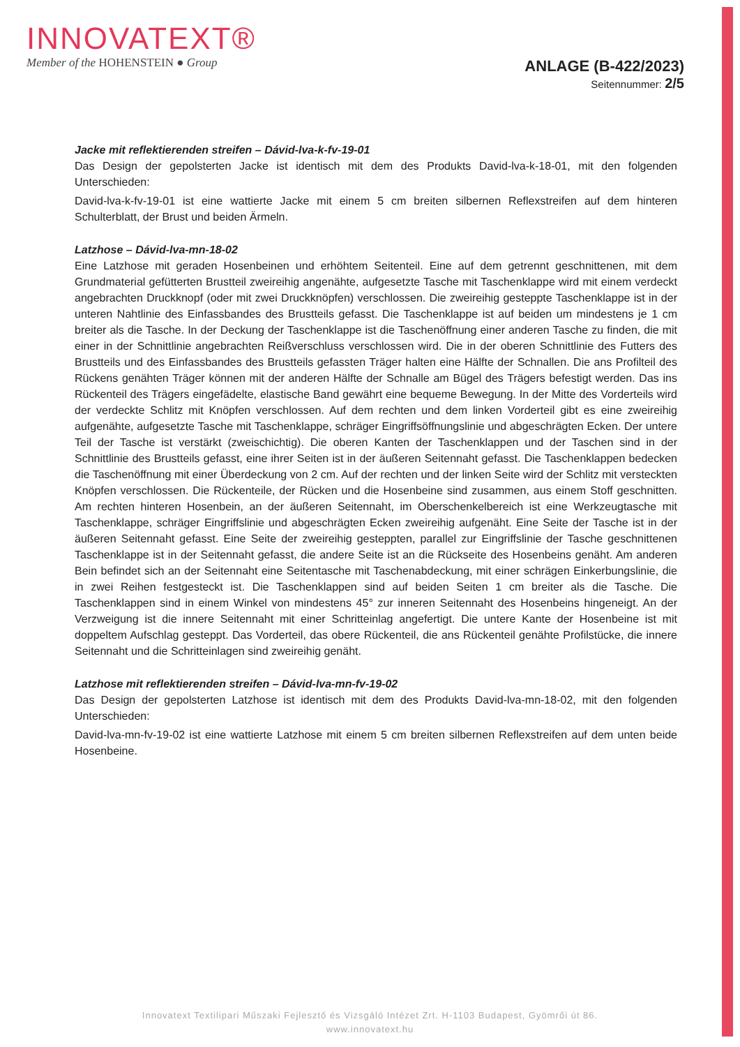INNOVATEXT®
Member of the HOHENSTEIN ● Group
ANLAGE (B-422/2023)
Seitennummer: 2/5
Jacke mit reflektierenden streifen – Dávid-lva-k-fv-19-01
Das Design der gepolsterten Jacke ist identisch mit dem des Produkts David-lva-k-18-01, mit den folgenden Unterschieden:
David-lva-k-fv-19-01 ist eine wattierte Jacke mit einem 5 cm breiten silbernen Reflexstreifen auf dem hinteren Schulterblatt, der Brust und beiden Ärmeln.
Latzhose – Dávid-lva-mn-18-02
Eine Latzhose mit geraden Hosenbeinen und erhöhtem Seitenteil. Eine auf dem getrennt geschnittenen, mit dem Grundmaterial gefütterten Brustteil zweireihig angenähte, aufgesetzte Tasche mit Taschenklappe wird mit einem verdeckt angebrachten Druckknopf (oder mit zwei Druckknöpfen) verschlossen. Die zweireihig gesteppte Taschenklappe ist in der unteren Nahtlinie des Einfassbandes des Brustteils gefasst. Die Taschenklappe ist auf beiden um mindestens je 1 cm breiter als die Tasche. In der Deckung der Taschenklappe ist die Taschenöffnung einer anderen Tasche zu finden, die mit einer in der Schnittlinie angebrachten Reißverschluss verschlossen wird. Die in der oberen Schnittlinie des Futters des Brustteils und des Einfassbandes des Brustteils gefassten Träger halten eine Hälfte der Schnallen. Die ans Profilteil des Rückens genähten Träger können mit der anderen Hälfte der Schnalle am Bügel des Trägers befestigt werden. Das ins Rückenteil des Trägers eingefädelte, elastische Band gewährt eine bequeme Bewegung. In der Mitte des Vorderteils wird der verdeckte Schlitz mit Knöpfen verschlossen. Auf dem rechten und dem linken Vorderteil gibt es eine zweireihig aufgenähte, aufgesetzte Tasche mit Taschenklappe, schräger Eingriffsöffnungslinie und abgeschrägten Ecken. Der untere Teil der Tasche ist verstärkt (zweischichtig). Die oberen Kanten der Taschenklappen und der Taschen sind in der Schnittlinie des Brustteils gefasst, eine ihrer Seiten ist in der äußeren Seitennaht gefasst. Die Taschenklappen bedecken die Taschenöffnung mit einer Überdeckung von 2 cm. Auf der rechten und der linken Seite wird der Schlitz mit versteckten Knöpfen verschlossen. Die Rückenteile, der Rücken und die Hosenbeine sind zusammen, aus einem Stoff geschnitten. Am rechten hinteren Hosenbein, an der äußeren Seitennaht, im Oberschenkelbereich ist eine Werkzeugtasche mit Taschenklappe, schräger Eingriffslinie und abgeschrägten Ecken zweireihig aufgenäht. Eine Seite der Tasche ist in der äußeren Seitennaht gefasst. Eine Seite der zweireihig gesteppten, parallel zur Eingriffslinie der Tasche geschnittenen Taschenklappe ist in der Seitennaht gefasst, die andere Seite ist an die Rückseite des Hosenbeins genäht. Am anderen Bein befindet sich an der Seitennaht eine Seitentasche mit Taschenabdeckung, mit einer schrägen Einkerbungslinie, die in zwei Reihen festgesteckt ist. Die Taschenklappen sind auf beiden Seiten 1 cm breiter als die Tasche. Die Taschenklappen sind in einem Winkel von mindestens 45° zur inneren Seitennaht des Hosenbeins hingeneigt. An der Verzweigung ist die innere Seitennaht mit einer Schritteinlag angefertigt. Die untere Kante der Hosenbeine ist mit doppeltem Aufschlag gesteppt. Das Vorderteil, das obere Rückenteil, die ans Rückenteil genähte Profilstücke, die innere Seitennaht und die Schritteinlagen sind zweireihig genäht.
Latzhose mit reflektierenden streifen – Dávid-lva-mn-fv-19-02
Das Design der gepolsterten Latzhose ist identisch mit dem des Produkts David-lva-mn-18-02, mit den folgenden Unterschieden:
David-lva-mn-fv-19-02 ist eine wattierte Latzhose mit einem 5 cm breiten silbernen Reflexstreifen auf dem unten beide Hosenbeine.
Innovatext Textilipari Műszaki Fejlesztő és Vizsgáló Intézet Zrt. H-1103 Budapest, Gyömrői út 86.
www.innovatext.hu